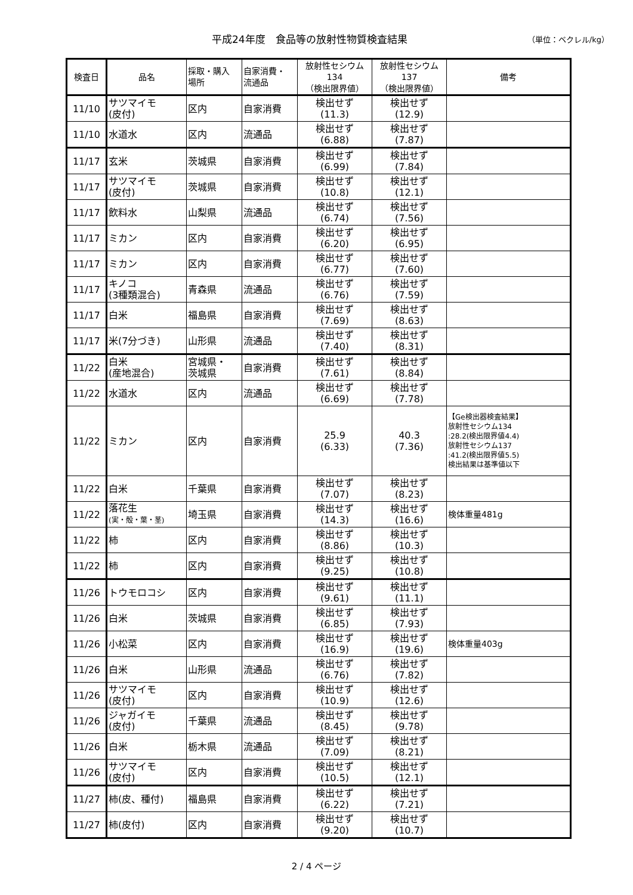平成24年度　食品等の放射性物質検査結果 （単位：ベクレル/kg）
| 検査日 | 品名 | 採取・購入 場所 | 自家消費・ 流通品 | 放射性セシウム 134 （検出限界値） | 放射性セシウム 137 （検出限界値） | 備考 |
| --- | --- | --- | --- | --- | --- | --- |
| 11/10 | サツマイモ (皮付) | 区内 | 自家消費 | 検出せず (11.3) | 検出せず (12.9) | |
| 11/10 | 水道水 | 区内 | 流通品 | 検出せず (6.88) | 検出せず (7.87) | |
| 11/17 | 玄米 | 茨城県 | 自家消費 | 検出せず (6.99) | 検出せず (7.84) | |
| 11/17 | サツマイモ (皮付) | 茨城県 | 自家消費 | 検出せず (10.8) | 検出せず (12.1) | |
| 11/17 | 飲料水 | 山梨県 | 流通品 | 検出せず (6.74) | 検出せず (7.56) | |
| 11/17 | ミカン | 区内 | 自家消費 | 検出せず (6.20) | 検出せず (6.95) | |
| 11/17 | ミカン | 区内 | 自家消費 | 検出せず (6.77) | 検出せず (7.60) | |
| 11/17 | キノコ (3種類混合) | 青森県 | 流通品 | 検出せず (6.76) | 検出せず (7.59) | |
| 11/17 | 白米 | 福島県 | 自家消費 | 検出せず (7.69) | 検出せず (8.63) | |
| 11/17 | 米(7分づき) | 山形県 | 流通品 | 検出せず (7.40) | 検出せず (8.31) | |
| 11/22 | 白米 (産地混合) | 宮城県・ 茨城県 | 自家消費 | 検出せず (7.61) | 検出せず (8.84) | |
| 11/22 | 水道水 | 区内 | 流通品 | 検出せず (6.69) | 検出せず (7.78) | |
| 11/22 | ミカン | 区内 | 自家消費 | 25.9 (6.33) | 40.3 (7.36) | 【Ge検出器検査結果】 放射性セシウム134 :28.2(検出限界値4.4) 放射性セシウム137 :41.2(検出限界値5.5) 検出結果は基準値以下 |
| 11/22 | 白米 | 千葉県 | 自家消費 | 検出せず (7.07) | 検出せず (8.23) | |
| 11/22 | 落花生 (実・殻・葉・茎) | 埼玉県 | 自家消費 | 検出せず (14.3) | 検出せず (16.6) | 検体重量481g |
| 11/22 | 柿 | 区内 | 自家消費 | 検出せず (8.86) | 検出せず (10.3) | |
| 11/22 | 柿 | 区内 | 自家消費 | 検出せず (9.25) | 検出せず (10.8) | |
| 11/26 | トウモロコシ | 区内 | 自家消費 | 検出せず (9.61) | 検出せず (11.1) | |
| 11/26 | 白米 | 茨城県 | 自家消費 | 検出せず (6.85) | 検出せず (7.93) | |
| 11/26 | 小松菜 | 区内 | 自家消費 | 検出せず (16.9) | 検出せず (19.6) | 検体重量403g |
| 11/26 | 白米 | 山形県 | 流通品 | 検出せず (6.76) | 検出せず (7.82) | |
| 11/26 | サツマイモ (皮付) | 区内 | 自家消費 | 検出せず (10.9) | 検出せず (12.6) | |
| 11/26 | ジャガイモ (皮付) | 千葉県 | 流通品 | 検出せず (8.45) | 検出せず (9.78) | |
| 11/26 | 白米 | 栃木県 | 流通品 | 検出せず (7.09) | 検出せず (8.21) | |
| 11/26 | サツマイモ (皮付) | 区内 | 自家消費 | 検出せず (10.5) | 検出せず (12.1) | |
| 11/27 | 柿(皮、種付) | 福島県 | 自家消費 | 検出せず (6.22) | 検出せず (7.21) | |
| 11/27 | 柿(皮付) | 区内 | 自家消費 | 検出せず (9.20) | 検出せず (10.7) | |
2 / 4 ページ